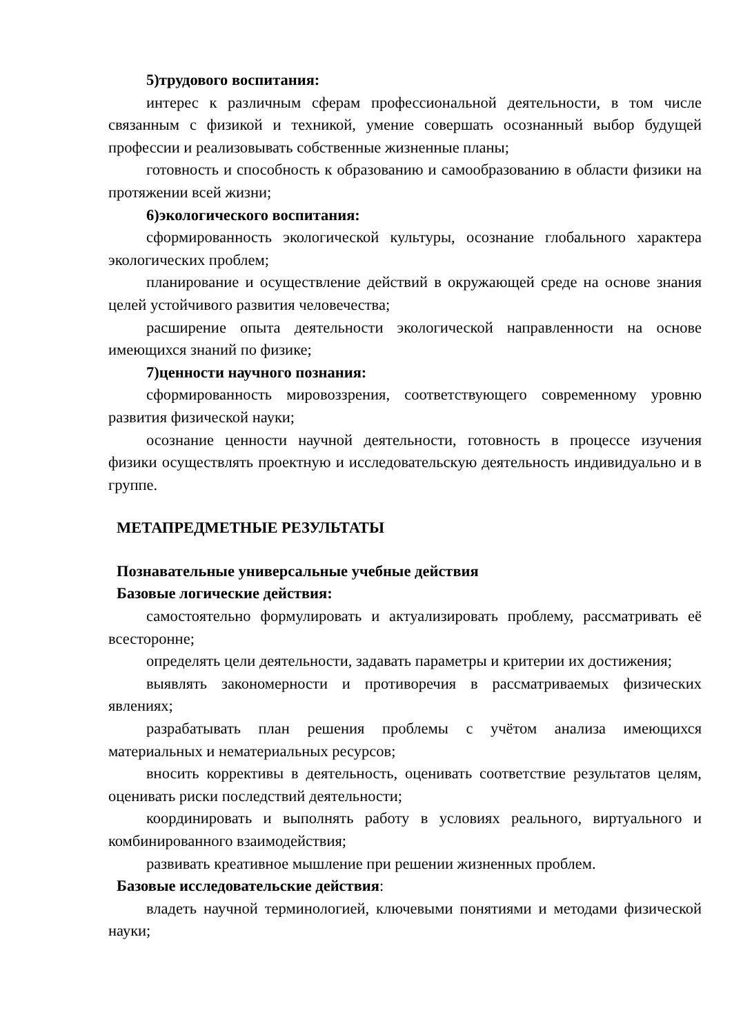5)трудового воспитания:
интерес к различным сферам профессиональной деятельности, в том числе связанным с физикой и техникой, умение совершать осознанный выбор будущей профессии и реализовывать собственные жизненные планы;
готовность и способность к образованию и самообразованию в области физики на протяжении всей жизни;
6)экологического воспитания:
сформированность экологической культуры, осознание глобального характера экологических проблем;
планирование и осуществление действий в окружающей среде на основе знания целей устойчивого развития человечества;
расширение опыта деятельности экологической направленности на основе имеющихся знаний по физике;
7)ценности научного познания:
сформированность мировоззрения, соответствующего современному уровню развития физической науки;
осознание ценности научной деятельности, готовность в процессе изучения физики осуществлять проектную и исследовательскую деятельность индивидуально и в группе.
МЕТАПРЕДМЕТНЫЕ РЕЗУЛЬТАТЫ
Познавательные универсальные учебные действия
Базовые логические действия:
самостоятельно формулировать и актуализировать проблему, рассматривать её всесторонне;
определять цели деятельности, задавать параметры и критерии их достижения;
выявлять закономерности и противоречия в рассматриваемых физических явлениях;
разрабатывать план решения проблемы с учётом анализа имеющихся материальных и нематериальных ресурсов;
вносить коррективы в деятельность, оценивать соответствие результатов целям, оценивать риски последствий деятельности;
координировать и выполнять работу в условиях реального, виртуального и комбинированного взаимодействия;
развивать креативное мышление при решении жизненных проблем.
Базовые исследовательские действия:
владеть научной терминологией, ключевыми понятиями и методами физической науки;